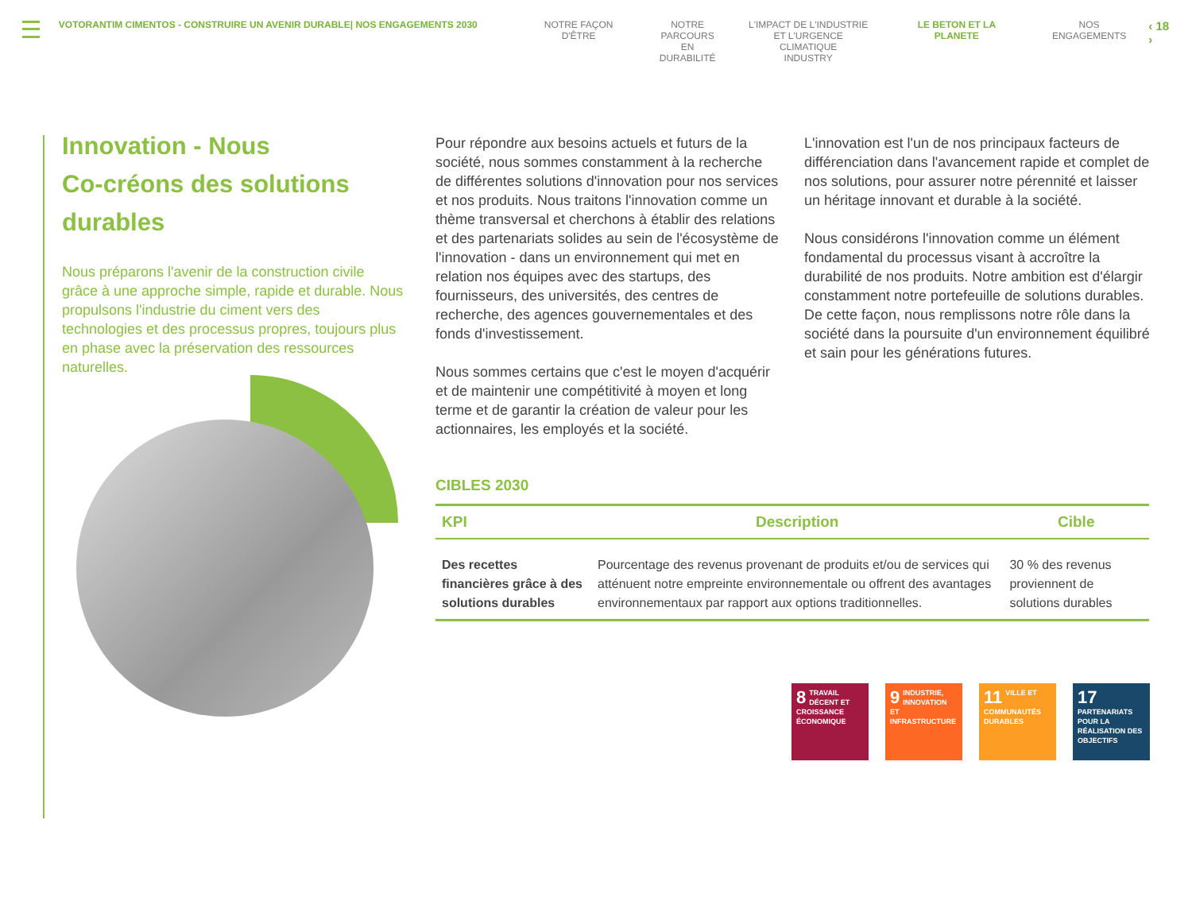VOTORANTIM CIMENTOS - CONSTRUIRE UN AVENIR DURABLE| NOS ENGAGEMENTS 2030 NOTRE FAÇON D'ÊTRE NOTRE
PARCOURS EN
DURABILITÉ
L'IMPACT DE L'INDUSTRIE
ET L'URGENCE CLIMATIQUE
INDUSTRY
LE BETON ET LA PLANETE NOS ENGAGEMENTS
‹ 18 ›
Innovation - Nous
Co-créons des solutions durables
Nous préparons l'avenir de la construction civile grâce à une approche simple, rapide et durable. Nous propulsons l'industrie du ciment vers des technologies et des processus propres, toujours plus en phase avec la préservation des ressources naturelles.
Pour répondre aux besoins actuels et futurs de la société, nous sommes constamment à la recherche de différentes solutions d'innovation pour nos services et nos produits. Nous traitons l'innovation comme un thème transversal et cherchons à établir des relations et des partenariats solides au sein de l'écosystème de l'innovation - dans un environnement qui met en relation nos équipes avec des startups, des fournisseurs, des universités, des centres de recherche, des agences gouvernementales et des fonds d'investissement.
Nous sommes certains que c'est le moyen d'acquérir et de maintenir une compétitivité à moyen et long terme et de garantir la création de valeur pour les actionnaires, les employés et la société.
L'innovation est l'un de nos principaux facteurs de différenciation dans l'avancement rapide et complet de nos solutions, pour assurer notre pérennité et laisser un héritage innovant et durable à la société.
Nous considérons l'innovation comme un élément fondamental du processus visant à accroître la durabilité de nos produits. Notre ambition est d'élargir constamment notre portefeuille de solutions durables. De cette façon, nous remplissons notre rôle dans la société dans la poursuite d'un environnement équilibré et sain pour les générations futures.
CIBLES 2030
| KPI | Description | Cible |
| --- | --- | --- |
| Des recettes financières grâce à des solutions durables | Pourcentage des revenus provenant de produits et/ou de services qui atténuent notre empreinte environnementale ou offrent des avantages environnementaux par rapport aux options traditionnelles. | 30 % des revenus proviennent de solutions durables |
8 TRAVAIL DÉCENT ET CROISSANCE ÉCONOMIQUE
9 INDUSTRIE, INNOVATION ET INFRASTRUCTURE
11 VILLE ET COMMUNAUTÉS DURABLES
17 PARTENARIATS POUR LA RÉALISATION DES OBJECTIFS